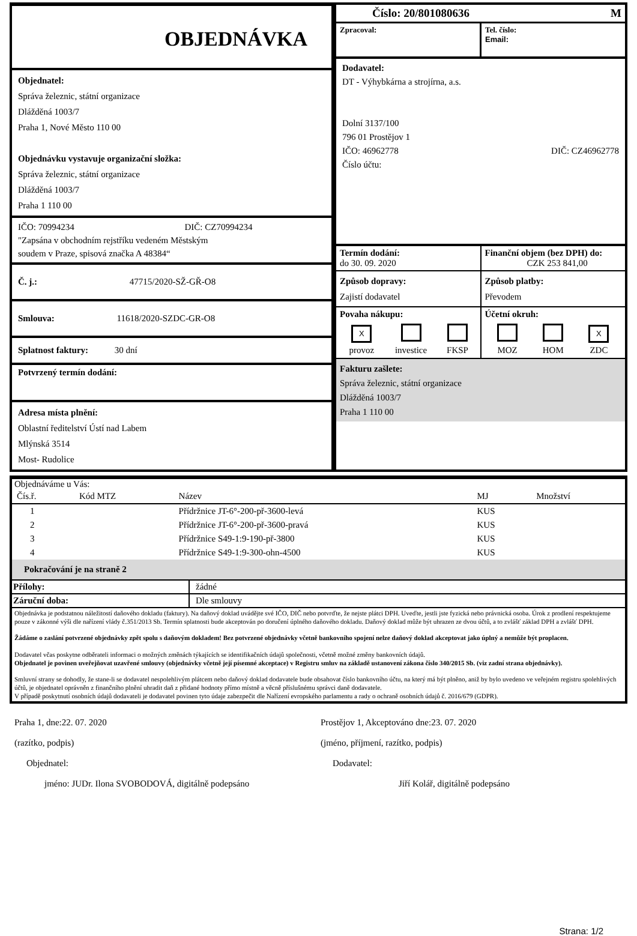OBJEDNÁVKA
Objednatel:
Správa železnic, státní organizace
Dlážděná 1003/7
Praha 1, Nové Město 110 00
Objednávku vystavuje organizační složka:
Správa železnic, státní organizace
Dlážděná 1003/7
Praha 1 110 00
IČO: 70994234 DIČ: CZ70994234
"Zapsána v obchodním rejstříku vedeném Městským
soudem v Praze, spisová značka A 48384“
Č. j.: 47715/2020-SŽ-GŘ-O8
Smlouva: 11618/2020-SZDC-GR-O8
Splatnost faktury: 30 dní
Potvrzený termín dodání:
Adresa místa plnění:
Oblastní ředitelství Ústí nad Labem
Mlýnská 3514
Most- Rudolice
Číslo: 20/801080636 M
Zpracoval: Tel. číslo:
Email:
Dodavatel:
DT - Výhybkárna a strojírna, a.s.
Dolní 3137/100
796 01 Prostějov 1
IČO: 46962778 DIČ: CZ46962778
Číslo účtu:
Termín dodání:
do 30. 09. 2020
Finanční objem (bez DPH) do:
CZK 253 841,00
Způsob dopravy:
Zajistí dodavatel
Způsob platby:
Převodem
Povaha nákupu:
| X | | |
| provoz | investice | FKSP |
Účetní okruh:
| | | X |
| MOZ | HOM | ZDC |
Fakturu zašlete:
Správa železnic, státní organizace
Dlážděná 1003/7
Praha 1 110 00
| Objednáváme u Vás: | | | | |
| Čís.ř. | Kód MTZ | Název | MJ | Množství |
| 1 | | Přídržnice JT-6°-200-př-3600-levá | KUS | |
| 2 | | Přídržnice JT-6°-200-př-3600-pravá | KUS | |
| 3 | | Přídržnice S49-1:9-190-př-3800 | KUS | |
| 4 | | Přídržnice S49-1:9-300-ohn-4500 | KUS | |
| Pokračování je na straně 2 | | | | |
| Přílohy: | žádné |
| Záruční doba: | Dle smlouvy |
Objednávka je podstatnou náležitostí daňového dokladu (faktury). Na daňový doklad uvádějte své IČO, DIČ nebo potvrďte, že nejste plátci DPH. Uveďte, jestli jste fyzická nebo právnická osoba. Úrok z prodlení respektujeme pouze v zákonné výši dle nařízení vlády č.351/2013 Sb. Termín splatnosti bude akceptován po doručení úplného daňového dokladu. Daňový doklad může být uhrazen ze dvou účtů, a to zvlášť základ DPH a zvlášť DPH.
Žádáme o zaslání potvrzené objednávky zpět spolu s daňovým dokladem! Bez potvrzené objednávky včetně bankovního spojení nelze daňový doklad akceptovat jako úplný a nemůže být proplacen.
Dodavatel včas poskytne odběrateli informaci o možných změnách týkajících se identifikačních údajů společnosti, včetně možné změny bankovních údajů.
Objednatel je povinen uveřejňovat uzavřené smlouvy (objednávky včetně její písemné akceptace) v Registru smluv na základě ustanovení zákona číslo 340/2015 Sb. (viz zadní strana objednávky).
Smluvní strany se dohodly, že stane-li se dodavatel nespolehlivým plátcem nebo daňový doklad dodavatele bude obsahovat číslo bankovního účtu, na který má být plněno, aniž by bylo uvedeno ve veřejném registru spolehlivých účtů, je objednatel oprávněn z finančního plnění uhradit daň z přidané hodnoty přímo místně a věcně příslušnému správci daně dodavatele.
V případě poskytnutí osobních údajů dodavateli je dodavatel povinen tyto údaje zabezpečit dle Nařízení evropského parlamentu a rady o ochraně osobních údajů č. 2016/679 (GDPR).
Praha 1, dne:22. 07. 2020
(razítko, podpis)
Objednatel:
jméno: JUDr. Ilona SVOBODOVÁ, digitálně podepsáno
Prostějov 1, Akceptováno dne:23. 07. 2020
(jméno, příjmení, razítko, podpis)
Dodavatel:
Jiří Kolář, digitálně podepsáno
Strana: 1/2